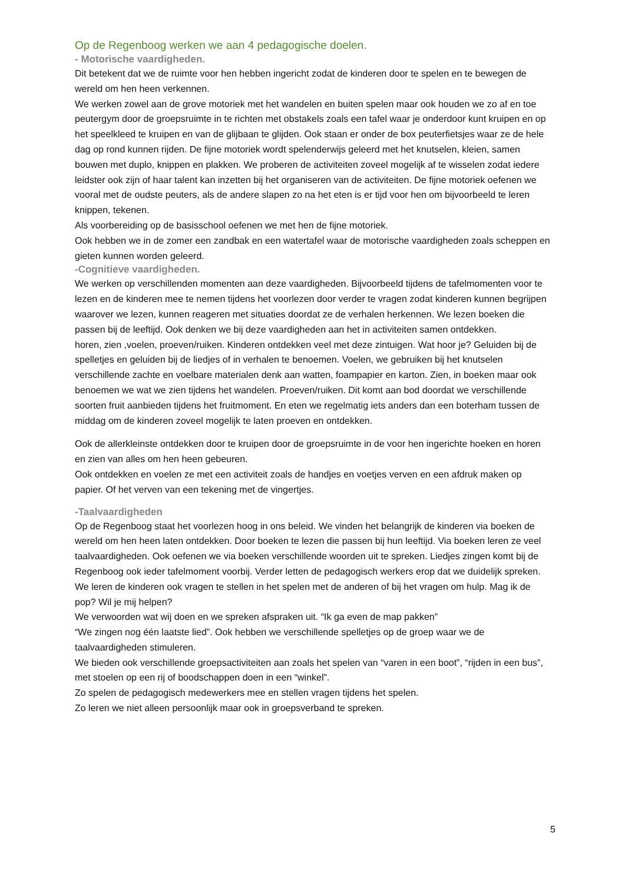Op de Regenboog werken we aan 4 pedagogische doelen.
- Motorische vaardigheden.
Dit betekent dat we de ruimte voor hen hebben ingericht zodat de kinderen door te spelen en te bewegen de wereld om hen heen verkennen.
We werken zowel aan de grove motoriek met het wandelen en buiten spelen maar ook houden we zo af en toe peutergym door de groepsruimte in te richten met obstakels zoals een tafel waar je onderdoor kunt kruipen en op het speelkleed te kruipen en van de glijbaan te glijden. Ook staan er onder de box peuterfietsjes waar ze de hele dag op rond kunnen rijden. De fijne motoriek wordt spelenderwijs geleerd met het knutselen, kleien, samen bouwen met duplo, knippen en plakken. We proberen de activiteiten zoveel mogelijk af te wisselen zodat iedere leidster ook zijn of haar talent kan inzetten bij het organiseren van de activiteiten. De fijne motoriek oefenen we vooral met de oudste peuters, als de andere slapen zo na het eten is er tijd voor hen om bijvoorbeeld te leren knippen, tekenen.
Als voorbereiding op de basisschool oefenen we met hen de fijne motoriek.
Ook hebben we in de zomer een zandbak en een watertafel waar de motorische vaardigheden zoals scheppen en gieten kunnen worden geleerd.
-Cognitieve vaardigheden.
We werken op verschillenden momenten aan deze vaardigheden. Bijvoorbeeld tijdens de tafelmomenten voor te lezen en de kinderen mee te nemen tijdens het voorlezen door verder te vragen zodat kinderen kunnen begrijpen waarover we lezen, kunnen reageren met situaties doordat ze de verhalen herkennen. We lezen boeken die passen bij de leeftijd. Ook denken we bij deze vaardigheden aan het in activiteiten samen ontdekken.
horen, zien ,voelen, proeven/ruiken. Kinderen ontdekken veel met deze zintuigen. Wat hoor je? Geluiden bij de spelletjes en geluiden bij de liedjes of in verhalen te benoemen. Voelen, we gebruiken bij het knutselen verschillende zachte en voelbare materialen denk aan watten, foampapier en karton. Zien, in boeken maar ook benoemen we wat we zien tijdens het wandelen. Proeven/ruiken. Dit komt aan bod doordat we verschillende soorten fruit aanbieden tijdens het fruitmoment. En eten we regelmatig iets anders dan een boterham tussen de middag om de kinderen zoveel mogelijk te laten proeven en ontdekken.
Ook de allerkleinste ontdekken door te kruipen door de groepsruimte in de voor hen ingerichte hoeken en horen en zien van alles om hen heen gebeuren.
Ook ontdekken en voelen ze met een activiteit zoals de handjes en voetjes verven en een afdruk maken op papier. Of het verven van een tekening met de vingertjes.
-Taalvaardigheden
Op de Regenboog staat het voorlezen hoog in ons beleid. We vinden het belangrijk de kinderen via boeken de wereld om hen heen laten ontdekken. Door boeken te lezen die passen bij hun leeftijd. Via boeken leren ze veel taalvaardigheden. Ook oefenen we via boeken verschillende woorden uit te spreken. Liedjes zingen komt bij de Regenboog ook ieder tafelmoment voorbij. Verder letten de pedagogisch werkers erop dat we duidelijk spreken.
We leren de kinderen ook vragen te stellen in het spelen met de anderen of bij het vragen om hulp. Mag ik de pop? Wil je mij helpen?
We verwoorden wat wij doen en we spreken afspraken uit. “Ik ga even de map pakken”
“We zingen nog één laatste lied”. Ook hebben we verschillende spelletjes op de groep waar we de taalvaardigheden stimuleren.
We bieden ook verschillende groepsactiviteiten aan zoals het spelen van “varen in een boot”, “rijden in een bus”, met stoelen op een rij of boodschappen doen in een “winkel”.
Zo spelen de pedagogisch medewerkers mee en stellen vragen tijdens het spelen.
Zo leren we niet alleen persoonlijk maar ook in groepsverband te spreken.
5